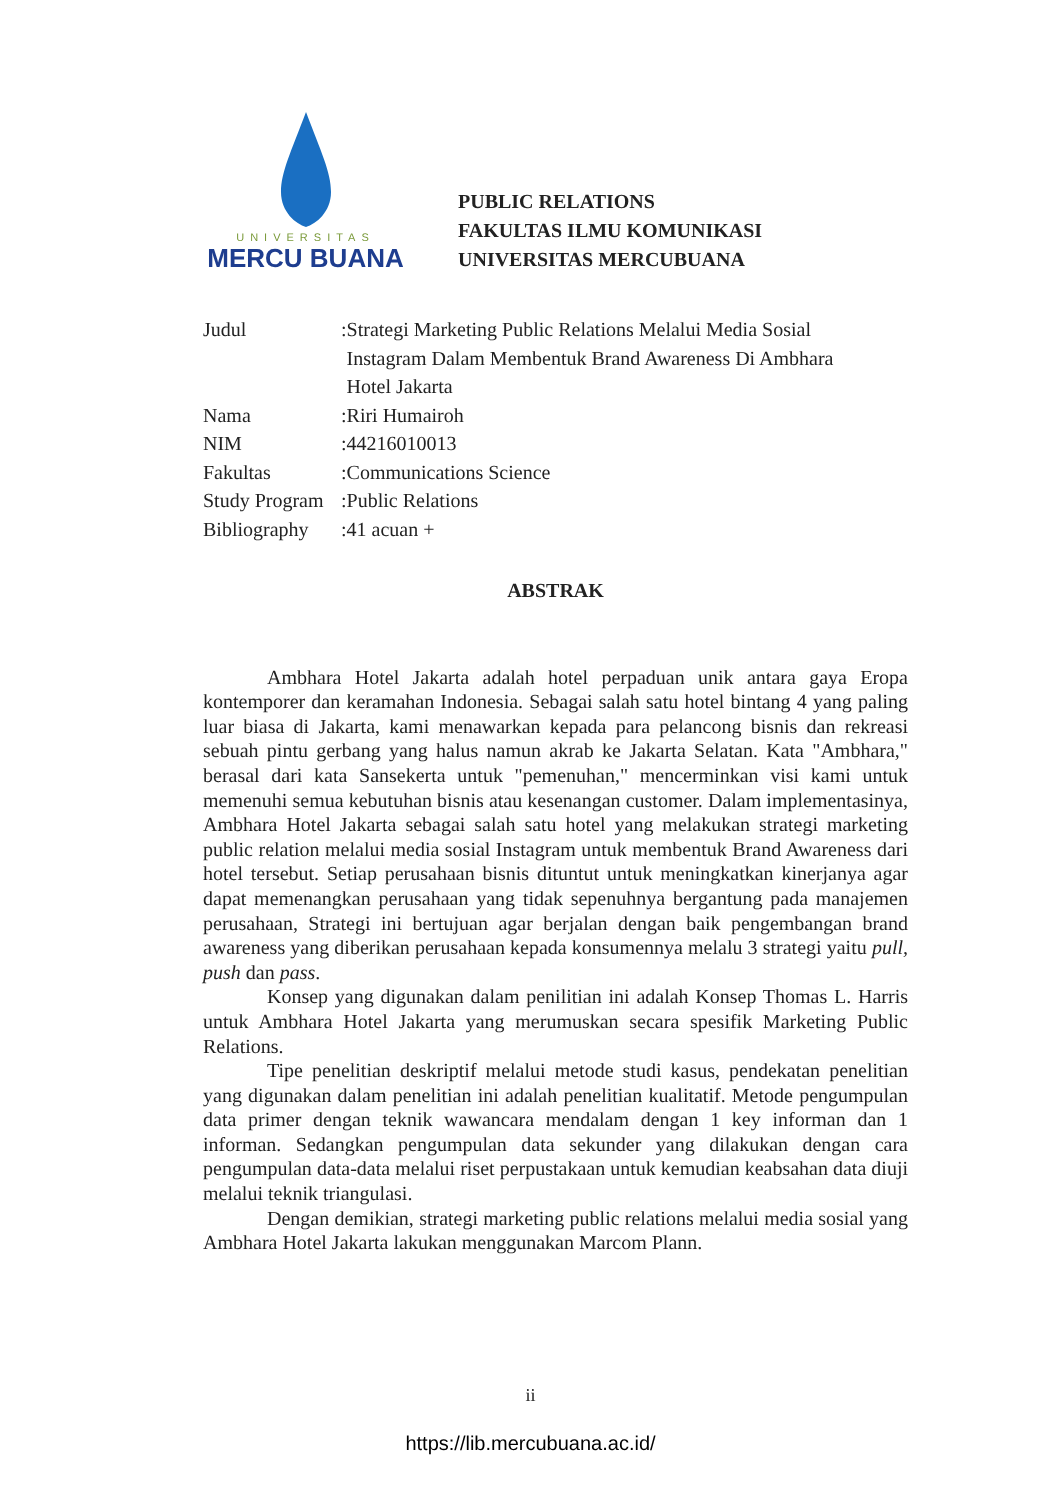UNIVERSITAS
MERCU BUANA
PUBLIC RELATIONS
FAKULTAS ILMU KOMUNIKASI
UNIVERSITAS MERCUBUANA
| Judul | : | Strategi Marketing Public Relations Melalui Media Sosial Instagram Dalam Membentuk Brand Awareness Di Ambhara Hotel Jakarta |
| Nama | : | Riri Humairoh |
| NIM | : | 44216010013 |
| Fakultas | : | Communications Science |
| Study Program | : | Public Relations |
| Bibliography | : | 41 acuan + |
ABSTRAK
Ambhara Hotel Jakarta adalah hotel perpaduan unik antara gaya Eropa kontemporer dan keramahan Indonesia. Sebagai salah satu hotel bintang 4 yang paling luar biasa di Jakarta, kami menawarkan kepada para pelancong bisnis dan rekreasi sebuah pintu gerbang yang halus namun akrab ke Jakarta Selatan. Kata "Ambhara," berasal dari kata Sansekerta untuk "pemenuhan," mencerminkan visi kami untuk memenuhi semua kebutuhan bisnis atau kesenangan customer. Dalam implementasinya, Ambhara Hotel Jakarta sebagai salah satu hotel yang melakukan strategi marketing public relation melalui media sosial Instagram untuk membentuk Brand Awareness dari hotel tersebut. Setiap perusahaan bisnis dituntut untuk meningkatkan kinerjanya agar dapat memenangkan perusahaan yang tidak sepenuhnya bergantung pada manajemen perusahaan, Strategi ini bertujuan agar berjalan dengan baik pengembangan brand awareness yang diberikan perusahaan kepada konsumennya melalu 3 strategi yaitu pull, push dan pass.
Konsep yang digunakan dalam penilitian ini adalah Konsep Thomas L. Harris untuk Ambhara Hotel Jakarta yang merumuskan secara spesifik Marketing Public Relations.
Tipe penelitian deskriptif melalui metode studi kasus, pendekatan penelitian yang digunakan dalam penelitian ini adalah penelitian kualitatif. Metode pengumpulan data primer dengan teknik wawancara mendalam dengan 1 key informan dan 1 informan. Sedangkan pengumpulan data sekunder yang dilakukan dengan cara pengumpulan data-data melalui riset perpustakaan untuk kemudian keabsahan data diuji melalui teknik triangulasi.
Dengan demikian, strategi marketing public relations melalui media sosial yang Ambhara Hotel Jakarta lakukan menggunakan Marcom Plann.
ii
https://lib.mercubuana.ac.id/